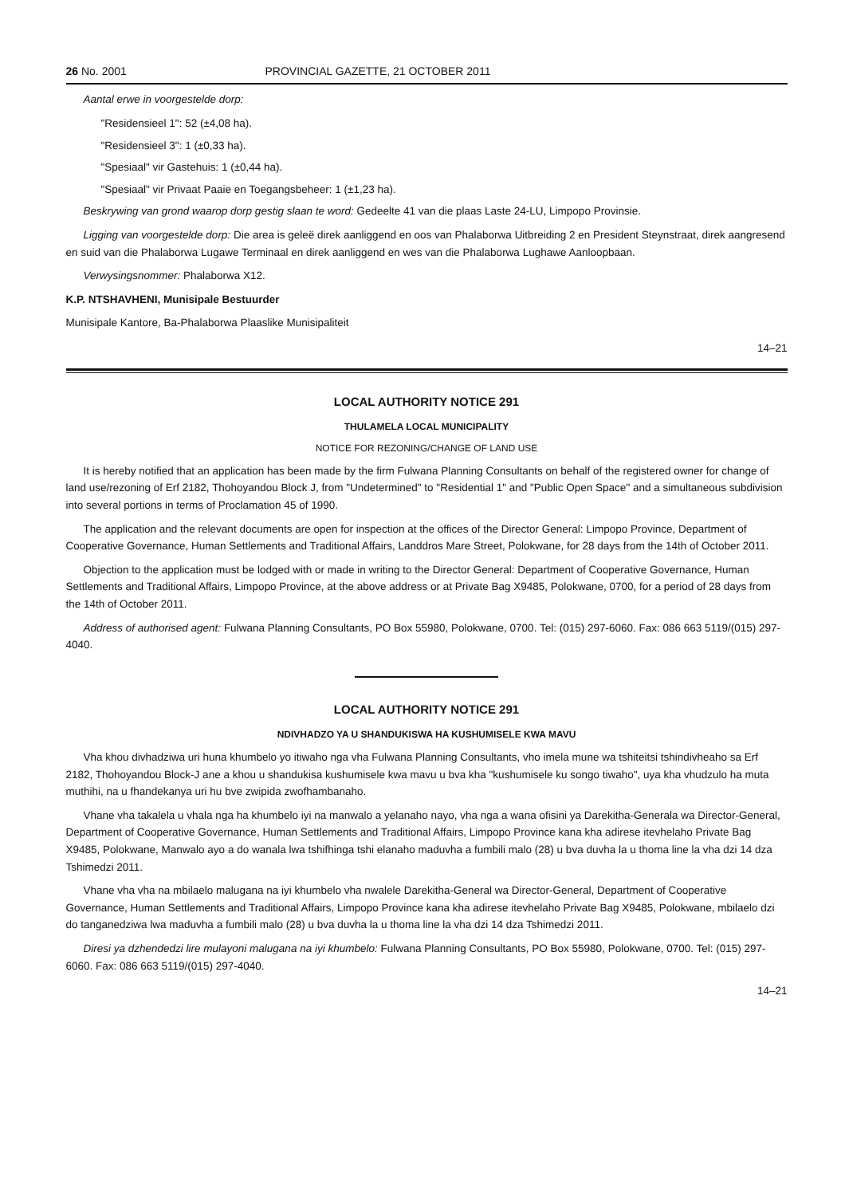26 No. 2001 PROVINCIAL GAZETTE, 21 OCTOBER 2011
Aantal erwe in voorgestelde dorp:
"Residensieel 1": 52 (±4,08 ha).
"Residensieel 3": 1 (±0,33 ha).
"Spesiaal" vir Gastehuis: 1 (±0,44 ha).
"Spesiaal" vir Privaat Paaie en Toegangsbeheer: 1 (±1,23 ha).
Beskrywing van grond waarop dorp gestig slaan te word: Gedeelte 41 van die plaas Laste 24-LU, Limpopo Provinsie.
Ligging van voorgestelde dorp: Die area is geleë direk aanliggend en oos van Phalaborwa Uitbreiding 2 en President Steynstraat, direk aangresend en suid van die Phalaborwa Lugawe Terminaal en direk aanliggend en wes van die Phalaborwa Lughawe Aanloopbaan.
Verwysingsnommer: Phalaborwa X12.
K.P. NTSHAVHENI, Munisipale Bestuurder
Munisipale Kantore, Ba-Phalaborwa Plaaslike Munisipaliteit
14–21
LOCAL AUTHORITY NOTICE 291
THULAMELA LOCAL MUNICIPALITY
NOTICE FOR REZONING/CHANGE OF LAND USE
It is hereby notified that an application has been made by the firm Fulwana Planning Consultants on behalf of the registered owner for change of land use/rezoning of Erf 2182, Thohoyandou Block J, from "Undetermined" to "Residential 1" and "Public Open Space" and a simultaneous subdivision into several portions in terms of Proclamation 45 of 1990.
The application and the relevant documents are open for inspection at the offices of the Director General: Limpopo Province, Department of Cooperative Governance, Human Settlements and Traditional Affairs, Landdros Mare Street, Polokwane, for 28 days from the 14th of October 2011.
Objection to the application must be lodged with or made in writing to the Director General: Department of Cooperative Governance, Human Settlements and Traditional Affairs, Limpopo Province, at the above address or at Private Bag X9485, Polokwane, 0700, for a period of 28 days from the 14th of October 2011.
Address of authorised agent: Fulwana Planning Consultants, PO Box 55980, Polokwane, 0700. Tel: (015) 297-6060. Fax: 086 663 5119/(015) 297-4040.
LOCAL AUTHORITY NOTICE 291
NDIVHADZO YA U SHANDUKISWA HA KUSHUMISELE KWA MAVU
Vha khou divhadziwa uri huna khumbelo yo itiwaho nga vha Fulwana Planning Consultants, vho imela mune wa tshiteitsi tshindivheaho sa Erf 2182, Thohoyandou Block-J ane a khou u shandukisa kushumisele kwa mavu u bva kha "kushumisele ku songo tiwaho", uya kha vhudzulo ha muta muthihi, na u fhandekanya uri hu bve zwipida zwofhambanaho.
Vhane vha takalela u vhala nga ha khumbelo iyi na manwalo a yelanaho nayo, vha nga a wana ofisini ya Darekitha-Generala wa Director-General, Department of Cooperative Governance, Human Settlements and Traditional Affairs, Limpopo Province kana kha adirese itevhelaho Private Bag X9485, Polokwane, Manwalo ayo a do wanala lwa tshifhinga tshi elanaho maduvha a fumbili malo (28) u bva duvha la u thoma line la vha dzi 14 dza Tshimedzi 2011.
Vhane vha vha na mbilaelo malugana na iyi khumbelo vha nwalele Darekitha-General wa Director-General, Department of Cooperative Governance, Human Settlements and Traditional Affairs, Limpopo Province kana kha adirese itevhelaho Private Bag X9485, Polokwane, mbilaelo dzi do tanganedziwa lwa maduvha a fumbili malo (28) u bva duvha la u thoma line la vha dzi 14 dza Tshimedzi 2011.
Diresi ya dzhendedzi lire mulayoni malugana na iyi khumbelo: Fulwana Planning Consultants, PO Box 55980, Polokwane, 0700. Tel: (015) 297-6060. Fax: 086 663 5119/(015) 297-4040.
14–21